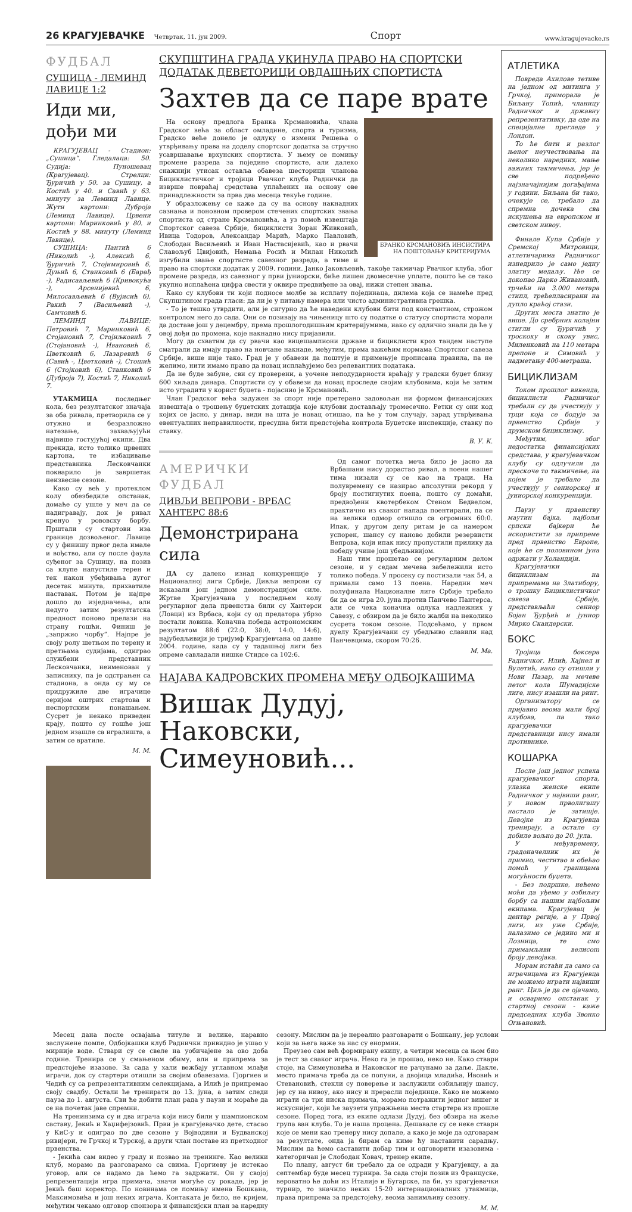26 КРАГУЈЕВАЧКЕ Четвртак, 11. јун 2009. Спорт www.kragujevacke.rs
ФУДБАЛ
СУШИЦА - ЛЕМИНД ЛАВИЦЕ 1:2
Иди ми, дођи ми
КРАГУЈЕВАЦ - Стадион: „Сушица“. Гледалаца: 50. Судија: Пуношевац (Крагујевац). Стрелци: Ђуричић у 50. за Сушицу, а Костић у 40. и Савић у 63. минуту за Леминд Лавице. Жути картони: Дуброја (Леминд Лавице). Црвени картони: Маринковић у 80. и Костић у 88. минуту (Леминд Лавице).
СУШИЦА: Пантић 6 (Николић -), Алексић 6, Ђуричић 7, Стојимировић 6, Дуњић 6, Станковић 6 (Барађ -), Радисављевић 6 (Кривокућа -), Арсенијевић 6, Милосављевић 6 (Вујисић 6), Ракић 7 (Васиљевић -), Самчовић 6.
ЛЕМИНД ЛАВИЦЕ: Петровић 7, Маринковић 6, Стојановић 7, Стојиљковић 7 (Стојановић -), Ивановић 6, Цветковић 6, Лазаревић 6 (Савић -, Цветковић -), Стошић 6 (Стојковић 6), Станковић 6 (Дуброја 7), Костић 7, Николић 7.
УТАКМИЦА последњег кола, без резултатског значаја за оба ривала, претворила се у отужно и безразложно натезање, захваљујући највише гостујућој екипи. Два прекида, исто толико црвених картона, те избацивање представника Лесковчанки покварило је завршетак неизвесне сезоне.
Како су већ у протеклом колу обезбедиле опстанак, домаће су ушле у меч да се надигравају, док је ривал кренуо у рововску борбу. Прштали су стартови иза границе дозвољеног. Лавице су у финишу првог дела имале и вођство, али су после фаула суђеног за Сушицу, на позив са клупе напустиле терен и тек након убеђивања дугог десетак минута, прихватиле наставак. Потом је најпре дошло до изједначења, али недуго затим резултатска предност поново прелази на страну гошћи. Финиш је „запржио чорбу“. Најпре је своју ролу шетњом по терену и претњама судијама, одиграо службени представник Лесковчанки, неименован у записнику, па је одстрањен са стадиона, а онда су му се придружиле две играчице серијом оштрих стартова и неспортским понашањем. Сусрет је некако приведен крају, пошто су гошће још једном изашле са игралишта, а затим се вратиле.
М. М.
СКУПШТИНА ГРАДА УКИНУЛА ПРАВО НА СПОРТСКИ ДОДАТАК ДЕВЕТОРИЦИ ОВДАШЊИХ СПОРТИСТА
Захтев да се паре врате
БРАНКО КРСМАНОВИЋ ИНСИСТИРА
НА ПОШТОВАЊУ КРИТЕРИЈУМА
На основу предлога Бранка Крсмановића, члана Градског већа за област омладине, спорта и туризма, Градско веће донело је одлуку о измени Решења о утврђивању права на доделу спортског додатка за стручно усавршавање врхунских спортиста. У њему се помињу промене разреда за поједине спортисте, али далеко снажнији утисак оставља обавеза шесторици чланова Бициклистичког и тројици Рвачког клуба Раднички да изврше повраћај средстава уплаћених на основу ове принадлежности за прва два месеца текуће године.
У образложењу се каже да су на основу накнадних сазнања и поновном провером стечених спортских звања спортиста од стране Крсмановића, а уз помоћ извештаја Спортског савеза Србије, бициклисти Зоран Живковић, Ивица Тодоров, Александар Марић, Марко Павловић, Слободан Васиљевић и Иван Настасијевић, као и рвачи Славољуб Цвијовић, Немања Росић и Милан Николић изгубили звање спортисте савезног разреда, а тиме и право на спортски додатак у 2009. години. Јанко Јаковљевић, такође такмичар Рвачког клуба, због промене разреда, из савезног у први јуниорски, биће лишен двомесечне уплате, пошто ће се тако укупно исплаћена цифра свести у оквире предвиђене за овај, нижи степен звања.
Како су клубови ти који подносе молбе за исплату појединаца, дилема која се намеће пред Скупштином града гласи: да ли је у питању намера или чисто административна грешка.
- То је тешко утврдити, али је сигурно да ће наведени клубови бити под константном, строжом контролом него до сада. Они се позивају на чињеницу што су податке о статусу спортиста морали да доставе још у децембру, према прошлогодишњим критеријумима, иако су одлично знали да ће у овој дођи до промена, које накнадно нису пријавили.
Могу да схватим да су рвачи као вицешампиони државе и бициклисти кроз тандем наступе сматрали да имају право на новчане накнаде, међутим, према важећим нормама Спортског савеза Србије, више није тако. Град је у обавези да поштује и примењује прописана правила, па не желимо, нити имамо право да новац исплаћујемо без релевантних података.
Да не буде забуне, сви су проверени, а уочене неподударности враћају у градски буџет близу 600 хиљада динара. Спортисти су у обавези да новац проследе својим клубовима, који ће затим исто уградити у корист буџета - појаснио је Крсмановић.
Члан Градског већа задужен за спорт није претерано задовољан ни формом финансијских извештаја о трошењу буџетских дотација које клубови достављају тромесечно. Ретки су они код којих се јасно, у динар, види на шта је новац отишао, па ће у том случају, зарад утврђивања евентуалних неправилности, пресудна бити предстојећа контрола Буџетске инспекције, ставку по ставку.
В. У. К.
АМЕРИЧКИ ФУДБАЛ
ДИВЉИ ВЕПРОВИ - ВРБАС ХАНТЕРС 88:6
Демонстрирана сила
ДА су далеко изнад конкуренције у Националној лиги Србије, Дивљи вепрови су исказали још једном демонстрацијом силе. Жртве Крагујевчана у последњем колу регуларног дела првенства били су Хантерси (Ловци) из Врбаса, који су од предатора убрзо постали ловина. Коначна победа астрономским резултатом 88:6 (22:0, 38:0, 14:0, 14:6), најубедљивији је тријумф Крагујевчана од давне 2004. године, када су у тадашњој лиги без опреме савладали нишке Стидсе са 102:6.
Од самог почетка меча било је јасно да Врбашани нису дорастао ривал, а поени нашег тима низали су се као на траци. На полувремену се назирао апсолутни рекорд у броју постигнутих поена, пошто су домаћи, предвођени квотербеком Стеном Бедвелом, практично из сваког напада поентирали, па се на велики одмор отишло са огромних 60:0. Ипак, у другом делу ритам је са намером успорен, шансу су наново добили резервисти Вепрова, који ипак нису пропустили прилику да победу учине још убедљивијом.
Наш тим прошетао се регуларним делом сезоне, и у седам мечева забележили исто толико победа. У просеку су постизали чак 54, а примали само 13 поена. Наредни меч полуфинала Националне лиге Србије требало би да се игра 20. јуна против Панчево Пантерса, али се чека коначна одлука надлежних у Савезу, с обзиром да је било жалби на неколико сусрета током сезоне. Подсећамо, у првом дуелу Крагујевчани су убедљиво славили над Панчевцима, скором 70:26.
М. Ма.
НАЈАВА КАДРОВСКИХ ПРОМЕНА МЕЂУ ОДБОЈКАШИМА
Вишак Дудуј, Наковски, Симеуновић...
АТЛЕТИКА
Повреда Ахилове тетиве на једном од митинга у Грчкој, приморала је Биљану Топић, чланицу Радничког и државну репрезентативку, да оде на специјалне прегледе у Лондон.
То ће бити и разлог њеног неучествовања на неколико наредних, мање важних такмичења, јер је све подређено најзначајнијим догађајима у години. Биљана би тако, очекује се, требало да спремна дочека сва искушења на европском и светском нивоу.
Финале Купа Србије у Сремској Митровици, атлетичарима Радничког изнедрило је само једну златну медаљу. Ње се докопао Дарко Живановић, трчећи на 3.000 метара стипл, трећепласирани на дупло краћој стази.
Других места знатно је више. До сребрних колајни стигли су Ђуричић у троскоку и скоку увис, Миленковић на 110 метара препоне и Симовић у надметању 400-метраша.
БИЦИКЛИЗАМ
Током прошлог викенда, бициклисти Радничког требали су да учествују у трци која се бодује за првенство Србије у друмском бициклизму.
Међутим, због недостатка финансијских средстава, у крагујевачком клубу су одлучили да прескоче то такмичење, на којем је требало да учествују у сениорској и јуниорској конкуренцији.
Паузу у првенству маутин бајка, најбољи српски бајкери ће искористити за припреме пред првенство Европе, које ће се половином јуна одржати у Холандији.
Крагујевачки бициклизам на припремама на Златибору, о трошку Бициклистичког савеза Србије, представљаћи сениор Бојан Ђурђић и јуниор Мирко Скандерски.
БОКС
Тројица боксера Радничког, Илић, Хајнел и Вулетић, иако су отишли у Нови Пазар, на мечеве петог кола Шумадијске лиге, нису изашли на ринг.
Организатору се пријавио веома мали број клубова, па тако крагујевачки представници нису имали противнике.
КОШАРКА
После још једног успеха крагујевачког спорта, улазка женске екипе Радничког у највиши ранг, у новом прволигашу настало је затишје. Девојке из Крагујевца тренирају, а остале су добиле вољно до 20. јула.
У међувремену, градоначелник их је примио, честитао и обећао помоћ у границама могућности буџета.
- Без подршке, нећемо моћи да уђемо у озбиљну борбу са нашим најбољим екипама. Крагујевац је центар регије, а у Првој лиги, из уже Србије, налазимо се једино ми и Лозница, те смо примамљиви велиcom броју девојака.
Морам истаћи да само са играчицама из Крагујевца не можемо играти највиши ранг. Циљ је да се ојачамо, и осваримо опстанак у стартној сезони - каже председник клуба Звонко Огњановић.
Месец дана после освајања титуле и велике, наравно заслужене помпе, Одбојкашки клуб Раднички привидно је ушао у мирније воде. Ствари су се свеле на уобичајене за ово доба године. Тренира се у смањеном обиму, али и припрема за предстојеће изазове. За сада у хали вежбају углавном млађи играчи, док су стартери отишли за својим обавезама. Гјоргиев и Чедић су са репрезентативним селекцијама, а Илић је припремао своју свадбу. Остали ће тренирати до 13. јуна, а затим следи пауза до 1. августа. Сви ће добити план рада у паузи и мораће да се на почетак јаве спремни.
На тренинзима су и два играча који нису били у шампионском саставу, Јекић и Хаџифејзовић. Први је крагујевачко дете, стасао у КиС-у и одиграо по две сезоне у Војводини и Будванској ривијери, те Грчкој и Турској, а други члан поставе из претходног првенства.
- Јекића сам видео у граду и позвао на тренинге. Као велики клуб, морамо да разговарамо са свима. Гјоргиеву је истекао уговор, али се надамо да ћемо га задржати. Он у својој репрезентацији игра примача, значи могуће су рокаде, јер је Јекић баш коректор. По новинама се помињу имена Бошкана, Максимовића и још неких играча. Контаката је било, не кријем, међутим чекамо одговор спонзора и финансијски план за наредну сезону. Мислим да је нереално разговарати о Бошкану, јер услови који за њега важе за нас су енормни.
Преузео сам већ формирану екипу, а четири месеца са њом био је тест за сваког играча. Неко га је прошао, неко не. Како ствари стоје, на Симеуновића и Наковског не рачунамо за даље. Дакле, место примача треба да се попуни, а двојица младића, Ивовић и Стевановић, стекли су поверење и заслужили озбиљнију шансу, јер су на нивоу, ако нису и прерасли појединце. Како не можемо играти са три ниска примача, морамо потражити једног вишег и искуснијег, који ће заузети упражњена места стартера из прошле сезоне. Поред тога, из екипе одлази Дудуј, без обзира на жеље група ван клуба. То је наша процена. Дешавале су се неке ствари које се мени као тренеру нису допале, а како је моје да одговарам за резултате, онда ја бирам са киме ћу наставити сарадњу. Мислим да ћемо саставити добар тим и одговорити изазовима - категоричан је Слободан Ковач, тренер екипе.
По плану, август би требало да се одради у Крагујевцу, а да септембар буде месец турнира. За сада стоји позив из Француске, вероватно ће доћи из Италије и Бугарске, па би, уз крагујевачки турнир, то значило неких 15-20 интернационалних утакмица, права припрема за предстојећу, веома занимљиву сезону.
М. М.